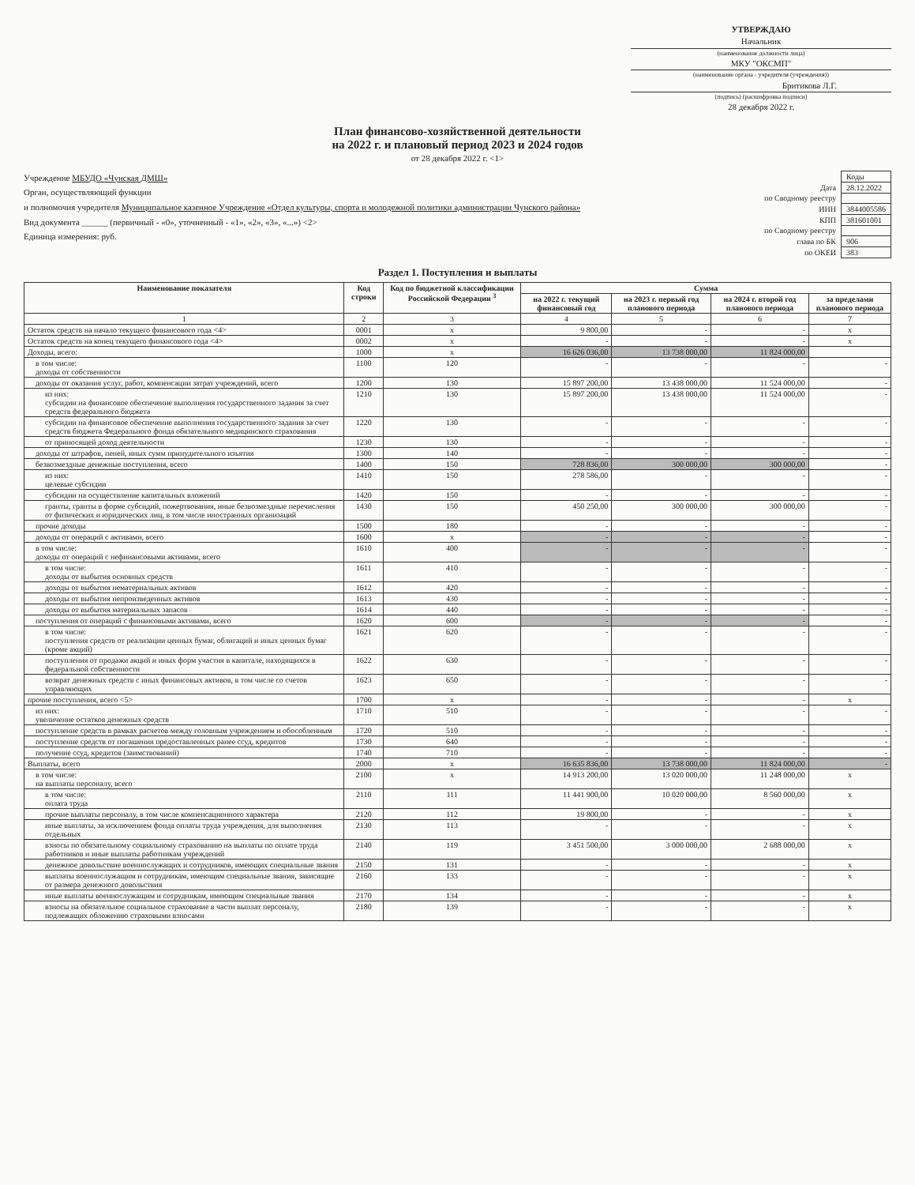УТВЕРЖДАЮ
Начальник
(наименование должности лица)
МКУ "ОКСМП"
(наименование органа - учредителя (учреждения))
Бритикова Л.Г.
(подпись) (расшифровка подписи)
28 декабря 2022 г.
План финансово-хозяйственной деятельности
на 2022 г. и плановый период 2023 и 2024 годов
от 28 декабря 2022 г. <1>
Учреждение МБУДО «Чунская ДМШ»
Орган, осуществляющий функции
и полномочия учредителя Муниципальное казенное Учреждение «Отдел культуры, спорта и молодежной политики администрации Чунского района»
Вид документа ______ (первичный - «0», уточненный - «1», «2», «3», «...») <2>
Единица измерения: руб.
| | Коды |
| Дата | 28.12.2022 |
| по Сводному реестру | |
| ИНН | 3844005586 |
| КПП | 381601001 |
| по Сводному реестру | |
| глава по БК | 906 |
| по ОКЕИ | 383 |
Раздел 1. Поступления и выплаты
| Наименование показателя | Код строки | Код по бюджетной классификации Российской Федерации <sup>3</sup> | Сумма | | | |
| --- | --- | --- | --- | --- | --- | --- |
| | | | на 2022 г. текущий финансовый год | на 2023 г. первый год планового периода | на 2024 г. второй год планового периода | за пределами планового периода |
| 1 | 2 | 3 | 4 | 5 | 6 | 7 |
| Остаток средств на начало текущего финансового года <4> | 0001 | x | 9 800,00 | - | - | x |
| Остаток средств на конец текущего финансового года <4> | 0002 | x | - | - | - | x |
| Доходы, всего: | 1000 | x | 16 626 036,00 | 13 738 000,00 | 11 824 000,00 | |
| в том числе: доходы от собственности | 1100 | 120 | - | - | - | - |
| доходы от оказания услуг, работ, компенсации затрат учреждений, всего | 1200 | 130 | 15 897 200,00 | 13 438 000,00 | 11 524 000,00 | - |
| из них: субсидии на финансовое обеспечение выполнения государственного задания за счет средств федерального бюджета | 1210 | 130 | 15 897 200,00 | 13 438 000,00 | 11 524 000,00 | - |
| субсидии на финансовое обеспечение выполнения государственного задания за счет средств бюджета Федерального фонда обязательного медицинского страхования | 1220 | 130 | - | - | - | - |
| от приносящей доход деятельности | 1230 | 130 | - | - | - | - |
| доходы от штрафов, пеней, иных сумм принудительного изъятия | 1300 | 140 | - | - | - | - |
| безвозмездные денежные поступления, всего | 1400 | 150 | 728 836,00 | 300 000,00 | 300 000,00 | - |
| из них: целевые субсидии | 1410 | 150 | 278 586,00 | - | - | - |
| субсидии на осуществление капитальных вложений | 1420 | 150 | - | - | - | - |
| гранты, гранты в форме субсидий, пожертвования, иные безвозмездные перечисления от физических и юридических лиц, в том числе иностранных организаций | 1430 | 150 | 450 250,00 | 300 000,00 | 300 000,00 | - |
| прочие доходы | 1500 | 180 | - | - | - | - |
| доходы от операций с активами, всего | 1600 | x | - | - | - | - |
| в том числе: доходы от операций с нефинансовыми активами, всего | 1610 | 400 | - | - | - | - |
| в том числе: доходы от выбытия основных средств | 1611 | 410 | - | - | - | - |
| доходы от выбытия нематериальных активов | 1612 | 420 | - | - | - | - |
| доходы от выбытия непроизведенных активов | 1613 | 430 | - | - | - | - |
| доходы от выбытия материальных запасов | 1614 | 440 | - | - | - | - |
| поступления от операций с финансовыми активами, всего | 1620 | 600 | - | - | - | - |
| в том числе: поступления средств от реализации ценных бумаг, облигаций и иных ценных бумаг (кроме акций) | 1621 | 620 | - | - | - | - |
| поступления от продажи акций и иных форм участия в капитале, находящихся в федеральной собственности | 1622 | 630 | - | - | - | - |
| возврат денежных средств с иных финансовых активов, в том числе со счетов управляющих | 1623 | 650 | - | - | - | - |
| прочие поступления, всего <5> | 1700 | x | - | - | - | x |
| из них: увеличение остатков денежных средств | 1710 | 510 | - | - | - | - |
| поступление средств в рамках расчетов между головным учреждением и обособленным | 1720 | 510 | - | - | - | - |
| поступление средств от погашения предоставленных ранее ссуд, кредитов | 1730 | 640 | - | - | - | - |
| получение ссуд, кредитов (заимствований) | 1740 | 710 | - | - | - | - |
| Выплаты, всего | 2000 | x | 16 635 836,00 | 13 738 000,00 | 11 824 000,00 | - |
| в том числе: на выплаты персоналу, всего | 2100 | x | 14 913 200,00 | 13 020 000,00 | 11 248 000,00 | x |
| в том числе: оплата труда | 2110 | 111 | 11 441 900,00 | 10 020 000,00 | 8 560 000,00 | x |
| прочие выплаты персоналу, в том числе компенсационного характера | 2120 | 112 | 19 800,00 | - | - | x |
| иные выплаты, за исключением фонда оплаты труда учреждения, для выполнения отдельных | 2130 | 113 | - | - | - | x |
| взносы по обязательному социальному страхованию на выплаты по оплате труда работников и иные выплаты работникам учреждений | 2140 | 119 | 3 451 500,00 | 3 000 000,00 | 2 688 000,00 | x |
| денежное довольствие военнослужащих и сотрудников, имеющих специальные звания | 2150 | 131 | - | - | - | x |
| выплаты военнослужащим и сотрудникам, имеющим специальные звания, зависящие от размера денежного довольствия | 2160 | 133 | - | - | - | x |
| иные выплаты военнослужащим и сотрудникам, имеющим специальные звания | 2170 | 134 | - | - | - | x |
| взносы на обязательное социальное страхование в части выплат персоналу, подлежащих обложению страховыми взносами | 2180 | 139 | - | - | - | x |